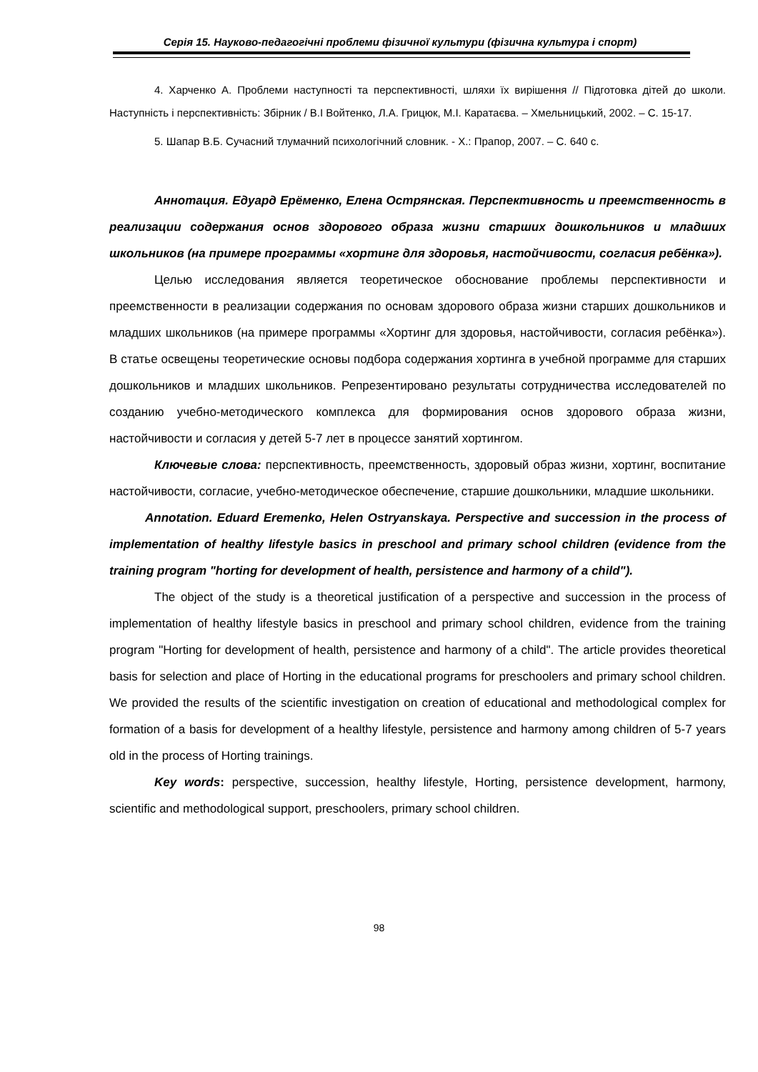Серія 15. Науково-педагогічні проблеми фізичної культури (фізична культура і спорт)
4. Харченко А. Проблеми наступності та перспективності, шляхи їх вирішення // Підготовка дітей до школи. Наступність і перспективність: Збірник / В.І Войтенко, Л.А. Грицюк, М.І. Каратаєва. – Хмельницький, 2002. – С. 15-17.
5. Шапар В.Б. Сучасний тлумачний психологічний словник. - Х.: Прапор, 2007. – С. 640 с.
Аннотация. Едуард Ерёменко, Елена Острянская. Перспективность и преемственность в реализации содержания основ здорового образа жизни старших дошкольников и младших школьников (на примере программы «хортинг для здоровья, настойчивости, согласия ребёнка»).
Целью исследования является теоретическое обоснование проблемы перспективности и преемственности в реализации содержания по основам здорового образа жизни старших дошкольников и младших школьников (на примере программы «Хортинг для здоровья, настойчивости, согласия ребёнка»). В статье освещены теоретические основы подбора содержания хортинга в учебной программе для старших дошкольников и младших школьников. Репрезентировано результаты сотрудничества исследователей по созданию учебно-методического комплекса для формирования основ здорового образа жизни, настойчивости и согласия у детей 5-7 лет в процессе занятий хортингом.
Ключевые слова: перспективность, преемственность, здоровый образ жизни, хортинг, воспитание настойчивости, согласие, учебно-методическое обеспечение, старшие дошкольники, младшие школьники.
Annotation. Eduard Eremenko, Helen Ostryanskaya. Perspective and succession in the process of implementation of healthy lifestyle basics in preschool and primary school children (evidence from the training program "horting for development of health, persistence and harmony of a child").
The object of the study is a theoretical justification of a perspective and succession in the process of implementation of healthy lifestyle basics in preschool and primary school children, evidence from the training program "Horting for development of health, persistence and harmony of a child". The article provides theoretical basis for selection and place of Horting in the educational programs for preschoolers and primary school children. We provided the results of the scientific investigation on creation of educational and methodological complex for formation of a basis for development of a healthy lifestyle, persistence and harmony among children of 5-7 years old in the process of Horting trainings.
Key words: perspective, succession, healthy lifestyle, Horting, persistence development, harmony, scientific and methodological support, preschoolers, primary school children.
98